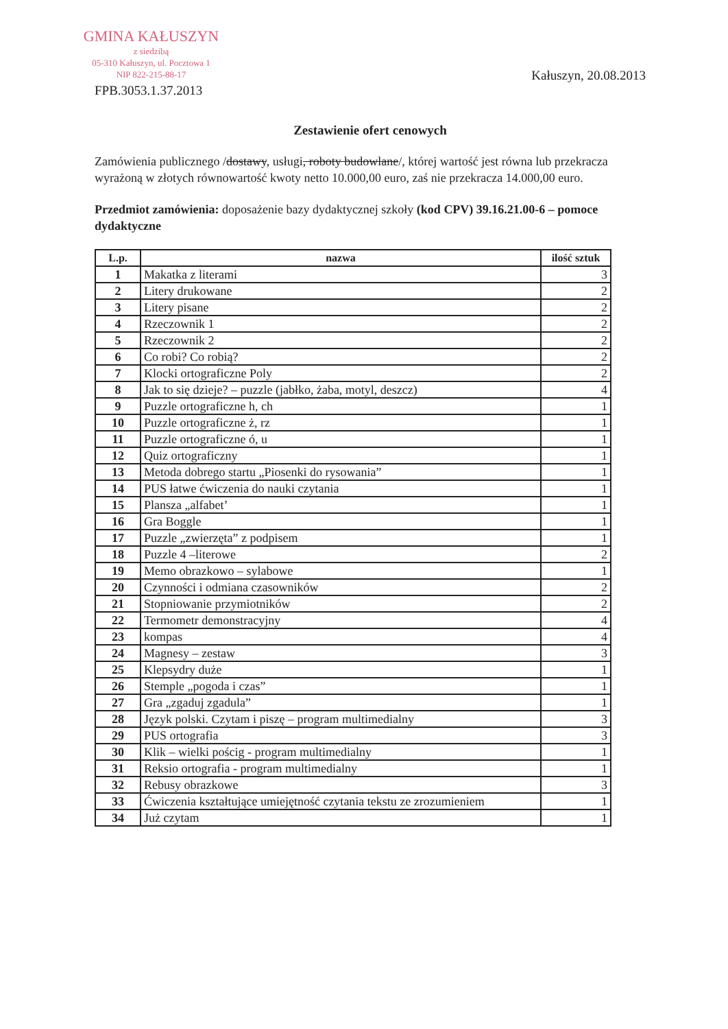GMINA KAŁUSZYN
z siedzibą
05-310 Kałuszyn, ul. Pocztowa 1
NIP 822-215-88-17
FPB.3053.1.37.2013 Kałuszyn, 20.08.2013
Zestawienie ofert cenowych
Zamówienia publicznego /dostawy, usługi, roboty budowlane/, której wartość jest równa lub przekracza wyrażoną w złotych równowartość kwoty netto 10.000,00 euro, zaś nie przekracza 14.000,00 euro.
Przedmiot zamówienia: doposażenie bazy dydaktycznej szkoły (kod CPV) 39.16.21.00-6 – pomoce dydaktyczne
| L.p. | nazwa | ilość sztuk |
| --- | --- | --- |
| 1 | Makatka z literami | 3 |
| 2 | Litery drukowane | 2 |
| 3 | Litery pisane | 2 |
| 4 | Rzeczownik 1 | 2 |
| 5 | Rzeczownik 2 | 2 |
| 6 | Co robi? Co robią? | 2 |
| 7 | Klocki ortograficzne Poly | 2 |
| 8 | Jak to się dzieje? – puzzle (jabłko, żaba, motyl, deszcz) | 4 |
| 9 | Puzzle ortograficzne h, ch | 1 |
| 10 | Puzzle ortograficzne ż, rz | 1 |
| 11 | Puzzle ortograficzne ó, u | 1 |
| 12 | Quiz ortograficzny | 1 |
| 13 | Metoda dobrego startu „Piosenki do rysowania” | 1 |
| 14 | PUS łatwe ćwiczenia do nauki czytania | 1 |
| 15 | Plansza „alfabet’ | 1 |
| 16 | Gra Boggle | 1 |
| 17 | Puzzle „zwierzęta” z podpisem | 1 |
| 18 | Puzzle 4 –literowe | 2 |
| 19 | Memo obrazkowo – sylabowe | 1 |
| 20 | Czynności i odmiana czasowników | 2 |
| 21 | Stopniowanie przymiotników | 2 |
| 22 | Termometr demonstracyjny | 4 |
| 23 | kompas | 4 |
| 24 | Magnesy – zestaw | 3 |
| 25 | Klepsydry duże | 1 |
| 26 | Stemple „pogoda i czas” | 1 |
| 27 | Gra „zgaduj zgadula” | 1 |
| 28 | Język polski. Czytam i piszę – program multimedialny | 3 |
| 29 | PUS ortografia | 3 |
| 30 | Klik – wielki pościg - program multimedialny | 1 |
| 31 | Reksio ortografia - program multimedialny | 1 |
| 32 | Rebusy obrazkowe | 3 |
| 33 | Ćwiczenia kształtujące umiejętność czytania tekstu ze zrozumieniem | 1 |
| 34 | Już czytam | 1 |